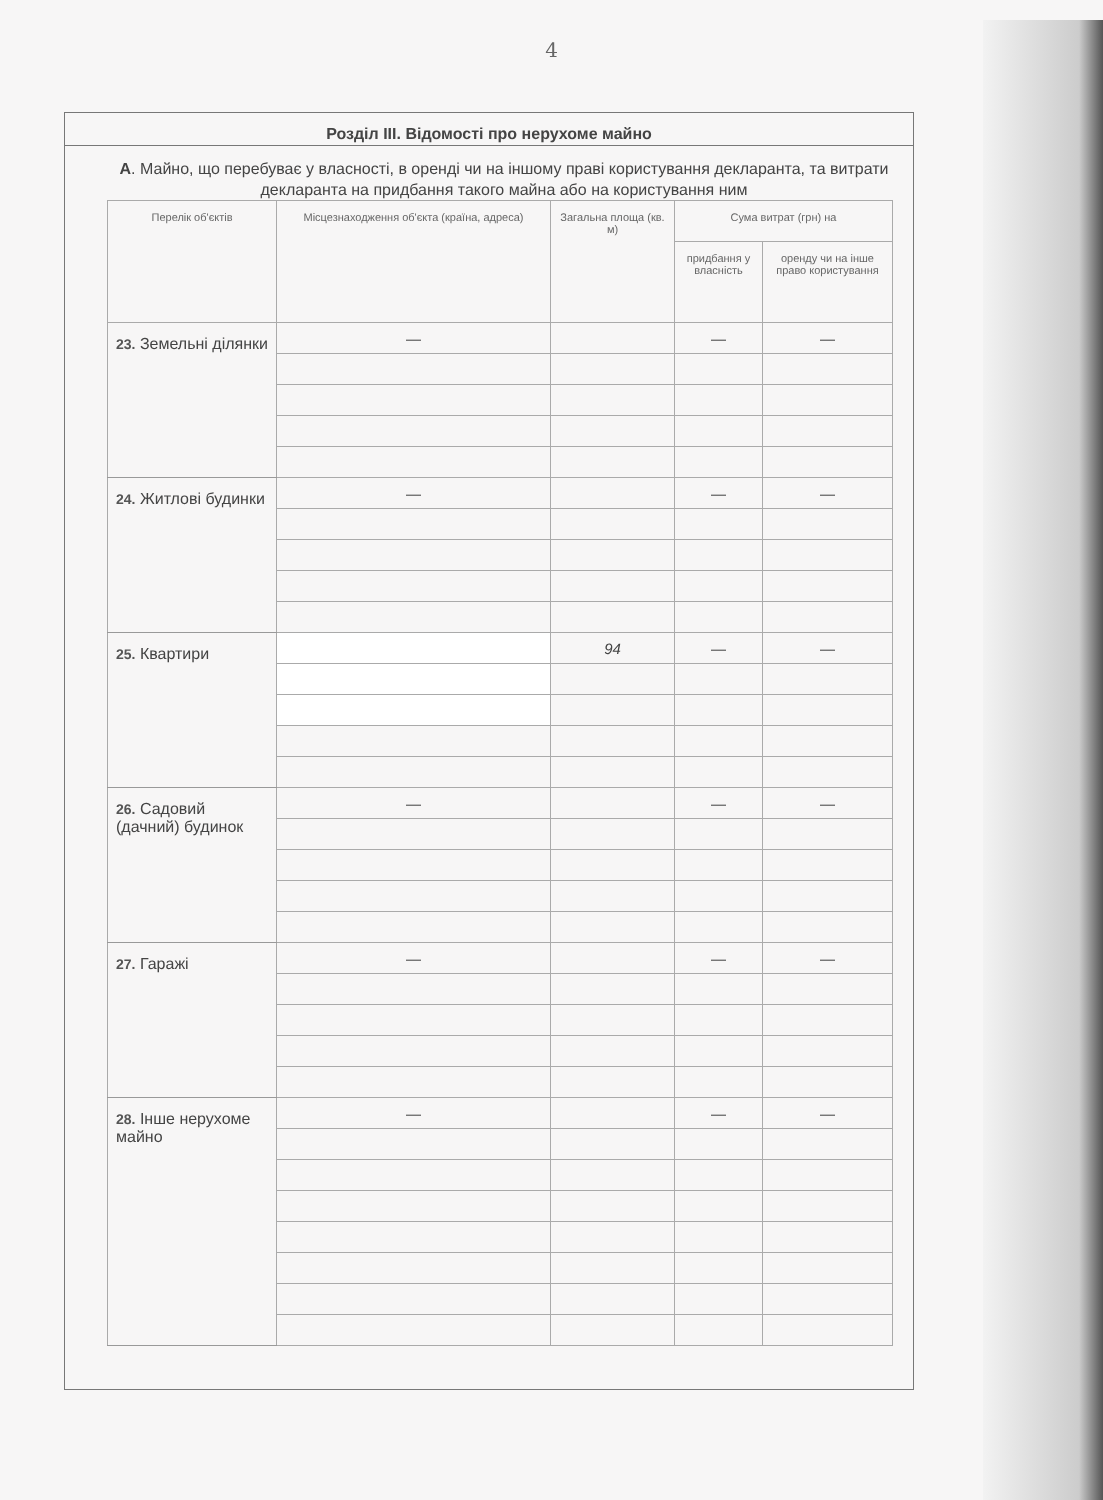4
Розділ III. Відомості про нерухоме майно
А. Майно, що перебуває у власності, в оренді чи на іншому праві користування декларанта, та витрати декларанта на придбання такого майна або на користування ним
| Перелік об'єктів | Місцезнаходження об'єкта (країна, адреса) | Загальна площа (кв. м) | Сума витрат (грн) на | |
| --- | --- | --- | --- | --- |
| | | | придбання у власність | оренду чи на інше право користування |
| 23. Земельні ділянки | — | | — | — |
| 24. Житлові будинки | — | | — | — |
| 25. Квартири | | 94 | — | — |
| 26. Садовий (дачний) будинок | — | | — | — |
| 27. Гаражі | — | | — | — |
| 28. Інше нерухоме майно | — | | — | — |